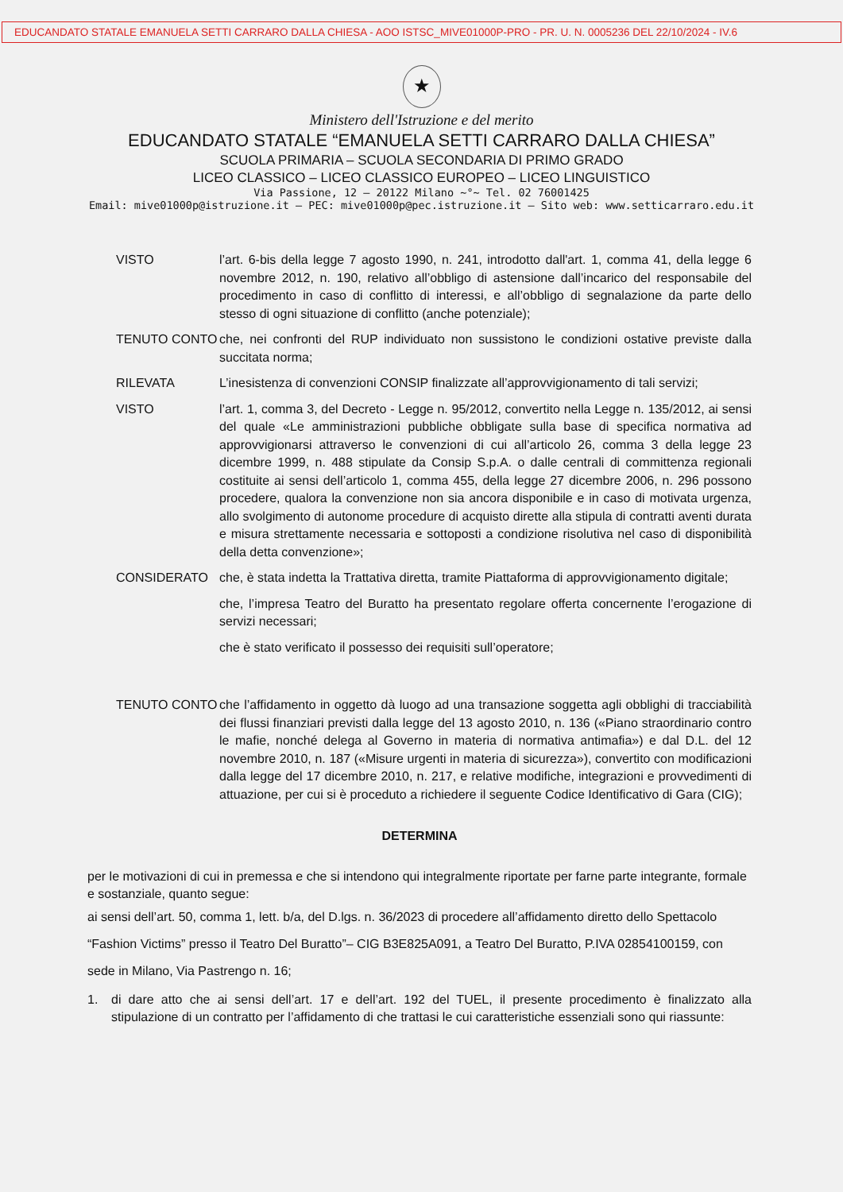EDUCANDATO STATALE EMANUELA SETTI CARRARO DALLA CHIESA - AOO ISTSC_MIVE01000P-PRO - PR. U. N. 0005236 DEL 22/10/2024 - IV.6
★
Ministero dell'Istruzione e del merito
EDUCANDATO STATALE “EMANUELA SETTI CARRARO DALLA CHIESA”
SCUOLA PRIMARIA – SCUOLA SECONDARIA DI PRIMO GRADO
LICEO CLASSICO – LICEO CLASSICO EUROPEO – LICEO LINGUISTICO
Via Passione, 12 – 20122 Milano ~°~ Tel. 02 76001425
Email: mive01000p@istruzione.it – PEC: mive01000p@pec.istruzione.it – Sito web: www.setticarraro.edu.it
VISTO l’art. 6-bis della legge 7 agosto 1990, n. 241, introdotto dall'art. 1, comma 41, della legge 6 novembre 2012, n. 190, relativo all’obbligo di astensione dall’incarico del responsabile del procedimento in caso di conflitto di interessi, e all’obbligo di segnalazione da parte dello stesso di ogni situazione di conflitto (anche potenziale);
TENUTO CONTO che, nei confronti del RUP individuato non sussistono le condizioni ostative previste dalla succitata norma;
RILEVATA L’inesistenza di convenzioni CONSIP finalizzate all’approvvigionamento di tali servizi;
VISTO l’art. 1, comma 3, del Decreto - Legge n. 95/2012, convertito nella Legge n. 135/2012, ai sensi del quale «Le amministrazioni pubbliche obbligate sulla base di specifica normativa ad approvvigionarsi attraverso le convenzioni di cui all’articolo 26, comma 3 della legge 23 dicembre 1999, n. 488 stipulate da Consip S.p.A. o dalle centrali di committenza regionali costituite ai sensi dell’articolo 1, comma 455, della legge 27 dicembre 2006, n. 296 possono procedere, qualora la convenzione non sia ancora disponibile e in caso di motivata urgenza, allo svolgimento di autonome procedure di acquisto dirette alla stipula di contratti aventi durata e misura strettamente necessaria e sottoposti a condizione risolutiva nel caso di disponibilità della detta convenzione»;
CONSIDERATO che, è stata indetta la Trattativa diretta, tramite Piattaforma di approvvigionamento digitale;
che, l’impresa Teatro del Buratto ha presentato regolare offerta concernente l’erogazione di servizi necessari;
che è stato verificato il possesso dei requisiti sull’operatore;
TENUTO CONTO che l’affidamento in oggetto dà luogo ad una transazione soggetta agli obblighi di tracciabilità dei flussi finanziari previsti dalla legge del 13 agosto 2010, n. 136 («Piano straordinario contro le mafie, nonché delega al Governo in materia di normativa antimafia») e dal D.L. del 12 novembre 2010, n. 187 («Misure urgenti in materia di sicurezza»), convertito con modificazioni dalla legge del 17 dicembre 2010, n. 217, e relative modifiche, integrazioni e provvedimenti di attuazione, per cui si è proceduto a richiedere il seguente Codice Identificativo di Gara (CIG);
DETERMINA
per le motivazioni di cui in premessa e che si intendono qui integralmente riportate per farne parte integrante, formale e sostanziale, quanto segue:
ai sensi dell’art. 50, comma 1, lett. b/a, del D.lgs. n. 36/2023 di procedere all’affidamento diretto dello Spettacolo “Fashion Victims” presso il Teatro Del Buratto”– CIG B3E825A091, a Teatro Del Buratto, P.IVA 02854100159, con sede in Milano, Via Pastrengo n. 16;
1. di dare atto che ai sensi dell’art. 17 e dell’art. 192 del TUEL, il presente procedimento è finalizzato alla stipulazione di un contratto per l’affidamento di che trattasi le cui caratteristiche essenziali sono qui riassunte: